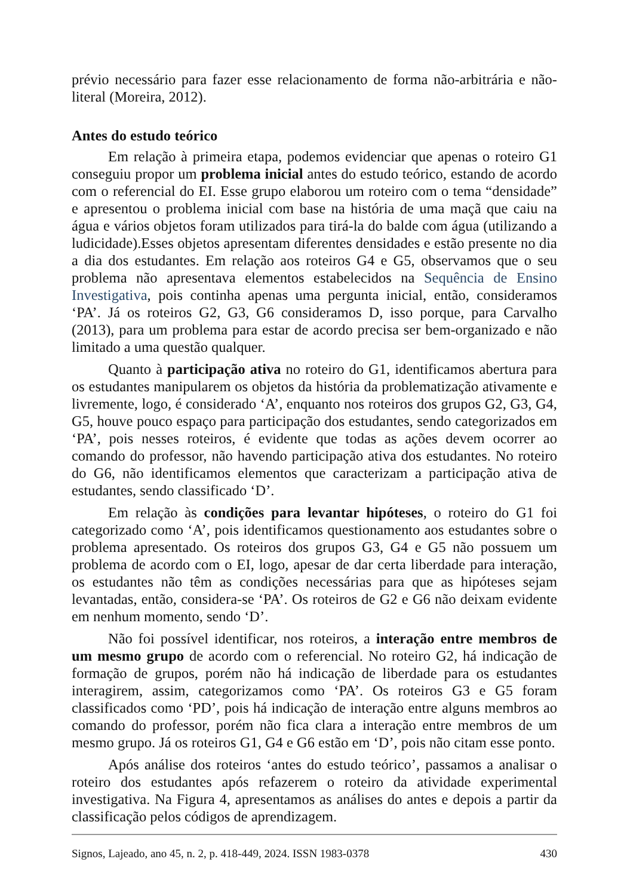prévio necessário para fazer esse relacionamento de forma não-arbitrária e não-literal (Moreira, 2012).
Antes do estudo teórico
Em relação à primeira etapa, podemos evidenciar que apenas o roteiro G1 conseguiu propor um problema inicial antes do estudo teórico, estando de acordo com o referencial do EI. Esse grupo elaborou um roteiro com o tema “densidade” e apresentou o problema inicial com base na história de uma maçã que caiu na água e vários objetos foram utilizados para tirá-la do balde com água (utilizando a ludicidade).Esses objetos apresentam diferentes densidades e estão presente no dia a dia dos estudantes. Em relação aos roteiros G4 e G5, observamos que o seu problema não apresentava elementos estabelecidos na Sequência de Ensino Investigativa, pois continha apenas uma pergunta inicial, então, consideramos ‘PA’. Já os roteiros G2, G3, G6 consideramos D, isso porque, para Carvalho (2013), para um problema para estar de acordo precisa ser bem-organizado e não limitado a uma questão qualquer.
Quanto à participação ativa no roteiro do G1, identificamos abertura para os estudantes manipularem os objetos da história da problematização ativamente e livremente, logo, é considerado ‘A’, enquanto nos roteiros dos grupos G2, G3, G4, G5, houve pouco espaço para participação dos estudantes, sendo categorizados em ‘PA’, pois nesses roteiros, é evidente que todas as ações devem ocorrer ao comando do professor, não havendo participação ativa dos estudantes. No roteiro do G6, não identificamos elementos que caracterizam a participação ativa de estudantes, sendo classificado ‘D’.
Em relação às condições para levantar hipóteses, o roteiro do G1 foi categorizado como ‘A’, pois identificamos questionamento aos estudantes sobre o problema apresentado. Os roteiros dos grupos G3, G4 e G5 não possuem um problema de acordo com o EI, logo, apesar de dar certa liberdade para interação, os estudantes não têm as condições necessárias para que as hipóteses sejam levantadas, então, considera-se ‘PA’. Os roteiros de G2 e G6 não deixam evidente em nenhum momento, sendo ‘D’.
Não foi possível identificar, nos roteiros, a interação entre membros de um mesmo grupo de acordo com o referencial. No roteiro G2, há indicação de formação de grupos, porém não há indicação de liberdade para os estudantes interagirem, assim, categorizamos como ‘PA’. Os roteiros G3 e G5 foram classificados como ‘PD’, pois há indicação de interação entre alguns membros ao comando do professor, porém não fica clara a interação entre membros de um mesmo grupo. Já os roteiros G1, G4 e G6 estão em ‘D’, pois não citam esse ponto.
Após análise dos roteiros ‘antes do estudo teórico’, passamos a analisar o roteiro dos estudantes após refazerem o roteiro da atividade experimental investigativa. Na Figura 4, apresentamos as análises do antes e depois a partir da classificação pelos códigos de aprendizagem.
Signos, Lajeado, ano 45, n. 2, p. 418-449, 2024. ISSN 1983-0378 430